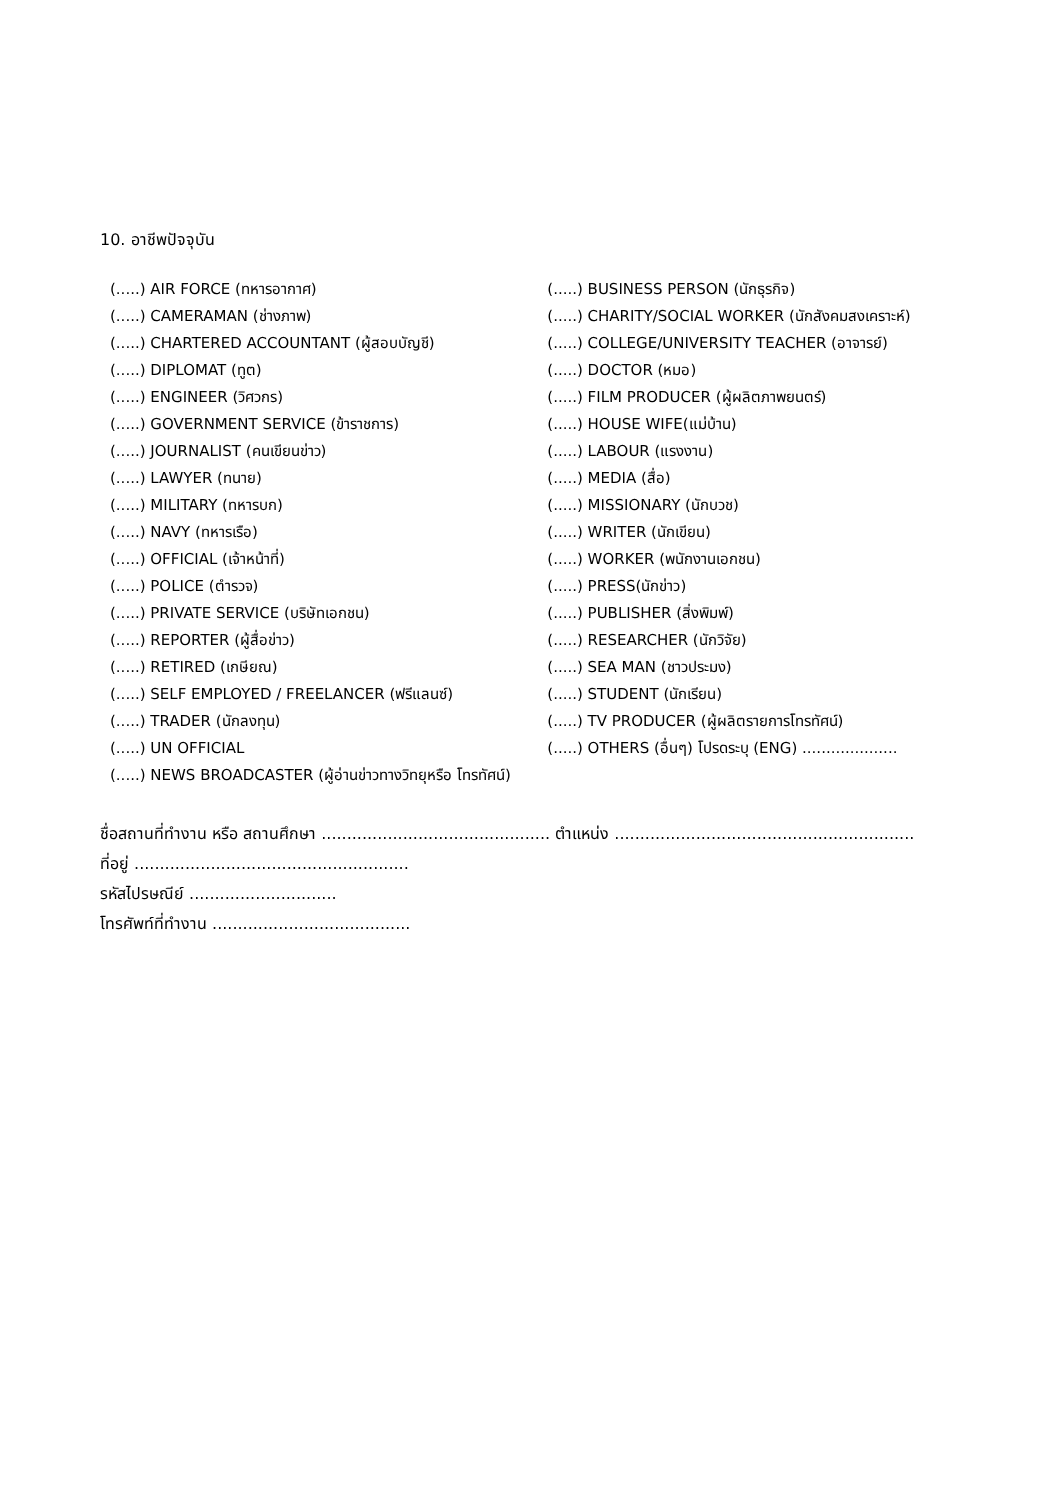10. อาชีพปัจจุบัน
(.....) AIR FORCE (ทหารอากาศ)
(.....) CAMERAMAN (ช่างภาพ)
(.....) CHARTERED ACCOUNTANT (ผู้สอบบัญชี)
(.....) DIPLOMAT (ทูต)
(.....) ENGINEER (วิศวกร)
(.....) GOVERNMENT SERVICE (ข้าราชการ)
(.....) JOURNALIST (คนเขียนข่าว)
(.....) LAWYER (ทนาย)
(.....) MILITARY (ทหารบก)
(.....) NAVY (ทหารเรือ)
(.....) OFFICIAL (เจ้าหน้าที่)
(.....) POLICE (ตำรวจ)
(.....) PRIVATE SERVICE (บริษัทเอกชน)
(.....) REPORTER (ผู้สื่อข่าว)
(.....) RETIRED (เกษียณ)
(.....) SELF EMPLOYED / FREELANCER (ฟรีแลนซ์)
(.....) TRADER (นักลงทุน)
(.....) UN OFFICIAL
(.....) NEWS BROADCASTER (ผู้อ่านข่าวทางวิทยุหรือ โทรทัศน์)
(.....) BUSINESS PERSON (นักธุรกิจ)
(.....) CHARITY/SOCIAL WORKER (นักสังคมสงเคราะห์)
(.....) COLLEGE/UNIVERSITY TEACHER (อาจารย์)
(.....) DOCTOR (หมอ)
(.....) FILM PRODUCER (ผู้ผลิตภาพยนตร์)
(.....) HOUSE WIFE(แม่บ้าน)
(.....) LABOUR (แรงงาน)
(.....) MEDIA (สื่อ)
(.....) MISSIONARY (นักบวช)
(.....) WRITER (นักเขียน)
(.....) WORKER (พนักงานเอกชน)
(.....) PRESS(นักข่าว)
(.....) PUBLISHER (สิ่งพิมพ์)
(.....) RESEARCHER (นักวิจัย)
(.....) SEA MAN (ชาวประมง)
(.....) STUDENT (นักเรียน)
(.....) TV PRODUCER (ผู้ผลิตรายการโทรทัศน์)
(.....) OTHERS (อื่นๆ) โปรดระบุ (ENG) ....................
ชื่อสถานที่ทำงาน หรือ สถานศึกษา ............................................. ตำแหน่ง ...........................................................
ที่อยู่ ......................................................
รหัสไปรษณีย์ .............................
โทรศัพท์ที่ทำงาน .......................................